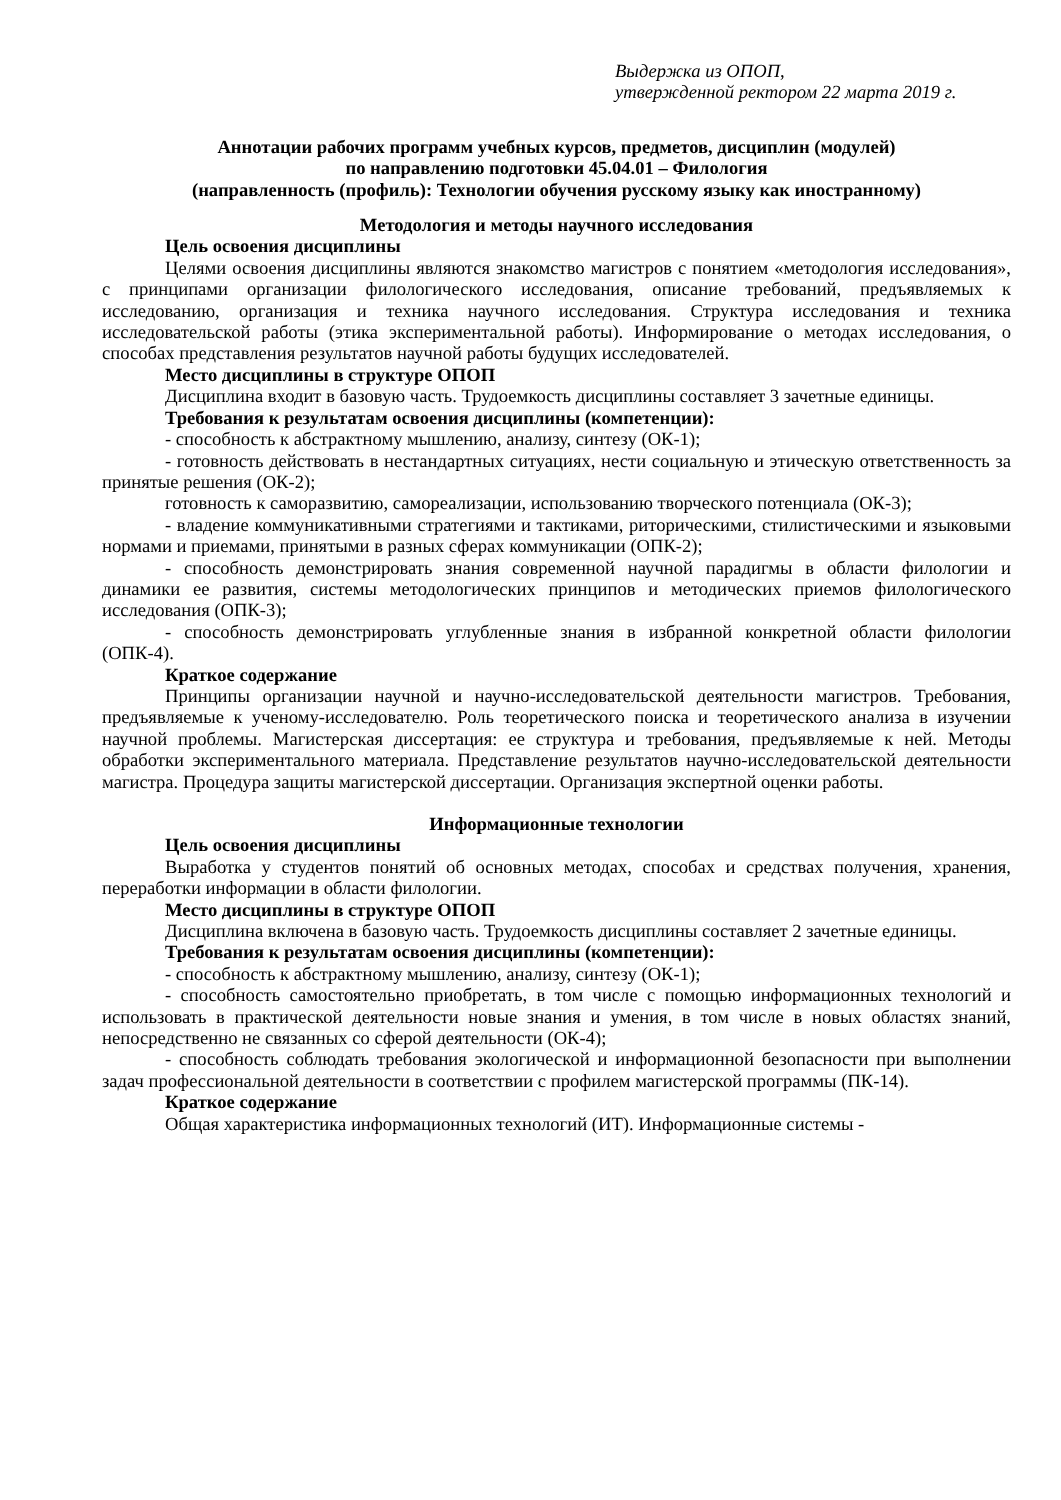Выдержка из ОПОП,
утвержденной ректором 22 марта 2019 г.
Аннотации рабочих программ учебных курсов, предметов, дисциплин (модулей)
по направлению подготовки 45.04.01 – Филология
(направленность (профиль): Технологии обучения русскому языку как иностранному)
Методология и методы научного исследования
Цель освоения дисциплины
Целями освоения дисциплины являются знакомство магистров с понятием «методология исследования», с принципами организации филологического исследования, описание требований, предъявляемых к исследованию, организация и техника научного исследования. Структура исследования и техника исследовательской работы (этика экспериментальной работы). Информирование о методах исследования, о способах представления результатов научной работы будущих исследователей.
Место дисциплины в структуре ОПОП
Дисциплина входит в базовую часть. Трудоемкость дисциплины составляет 3 зачетные единицы.
Требования к результатам освоения дисциплины (компетенции):
- способность к абстрактному мышлению, анализу, синтезу (ОК-1);
- готовность действовать в нестандартных ситуациях, нести социальную и этическую ответственность за принятые решения (ОК-2);
готовность к саморазвитию, самореализации, использованию творческого потенциала (ОК-3);
- владение коммуникативными стратегиями и тактиками, риторическими, стилистическими и языковыми нормами и приемами, принятыми в разных сферах коммуникации (ОПК-2);
- способность демонстрировать знания современной научной парадигмы в области филологии и динамики ее развития, системы методологических принципов и методических приемов филологического исследования (ОПК-3);
- способность демонстрировать углубленные знания в избранной конкретной области филологии (ОПК-4).
Краткое содержание
Принципы организации научной и научно-исследовательской деятельности магистров. Требования, предъявляемые к ученому-исследователю. Роль теоретического поиска и теоретического анализа в изучении научной проблемы. Магистерская диссертация: ее структура и требования, предъявляемые к ней. Методы обработки экспериментального материала. Представление результатов научно-исследовательской деятельности магистра. Процедура защиты магистерской диссертации. Организация экспертной оценки работы.
Информационные технологии
Цель освоения дисциплины
Выработка у студентов понятий об основных методах, способах и средствах получения, хранения, переработки информации в области филологии.
Место дисциплины в структуре ОПОП
Дисциплина включена в базовую часть. Трудоемкость дисциплины составляет 2 зачетные единицы.
Требования к результатам освоения дисциплины (компетенции):
- способность к абстрактному мышлению, анализу, синтезу (ОК-1);
- способность самостоятельно приобретать, в том числе с помощью информационных технологий и использовать в практической деятельности новые знания и умения, в том числе в новых областях знаний, непосредственно не связанных со сферой деятельности (ОК-4);
- способность соблюдать требования экологической и информационной безопасности при выполнении задач профессиональной деятельности в соответствии с профилем магистерской программы (ПК-14).
Краткое содержание
Общая характеристика информационных технологий (ИТ). Информационные системы -